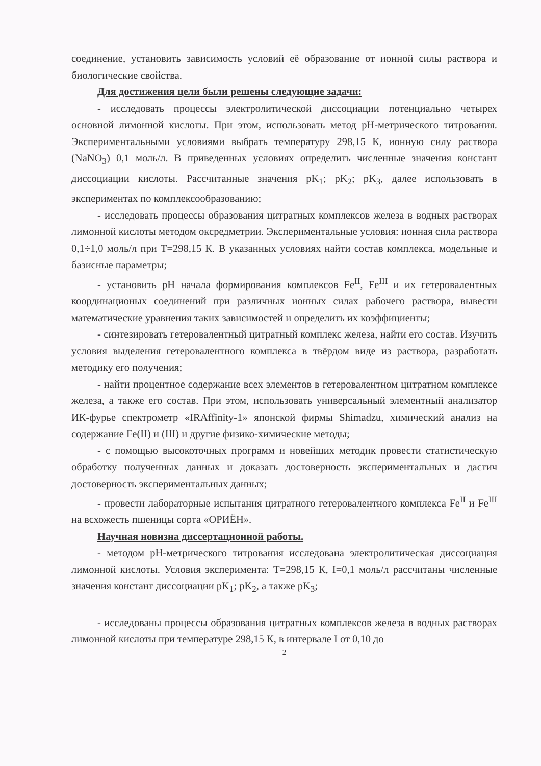соединение, установить зависимость условий её образование от ионной силы раствора и биологические свойства.
Для достижения цели были решены следующие задачи:
- исследовать процессы электролитической диссоциации потенциально четырех основной лимонной кислоты. При этом, использовать метод pH-метрического титрования. Экспериментальными условиями выбрать температуру 298,15 К, ионную силу раствора (NaNO<sub>3</sub>) 0,1 моль/л. В приведенных условиях определить численные значения констант диссоциации кислоты. Рассчитанные значения pK<sub>1</sub>; pK<sub>2</sub>; pK<sub>3</sub>, далее использовать в экспериментах по комплексообразованию;
- исследовать процессы образования цитратных комплексов железа в водных растворах лимонной кислоты методом окcредметрии. Экспериментальные условия: ионная сила раствора 0,1÷1,0 моль/л при Т=298,15 К. В указанных условиях найти состав комплекса, модельные и базисные параметры;
- установить pH начала формирования комплексов Fe<sup>II</sup>, Fe<sup>III</sup> и их гетеровалентных координационых соединений при различных ионных силах рабочего раствора, вывести математические уравнения таких зависимостей и определить их коэффициенты;
- синтезировать гетеровалентный цитратный комплекс железа, найти его состав. Изучить условия выделения гетеровалентного комплекса в твёрдом виде из раствора, разработать методику его получения;
- найти процентное содержание всех элементов в гетеровалентном цитратном комплексе железа, а также его состав. При этом, использовать универсальный элементный анализатор ИК-фурье спектрометр «IRAffinity-1» японской фирмы Shimadzu, химический анализ на содержание Fe(II) и (III) и другие физико-химические методы;
- с помощью высокоточных программ и новейших методик провести статистическую обработку полученных данных и доказать достоверность экспериментальных и дастич достоверность экспериментальных данных;
- провести лабораторные испытания цитратного гетеровалентного комплекса Fe<sup>II</sup> и Fe<sup>III</sup> на всхожесть пшеницы сорта «ОРИЁН».
Научная новизна диссертационной работы.
- методом pH-метрического титрования исследована электролитическая диссоциация лимонной кислоты. Условия эксперимента: Т=298,15 К, I=0,1 моль/л рассчитаны численные значения констант диссоциации pK<sub>1</sub>; pK<sub>2</sub>, а также pK<sub>3</sub>;
- исследованы процессы образования цитратных комплексов железа в водных растворах лимонной кислоты при температуре 298,15 К, в интервале I от 0,10 до
2